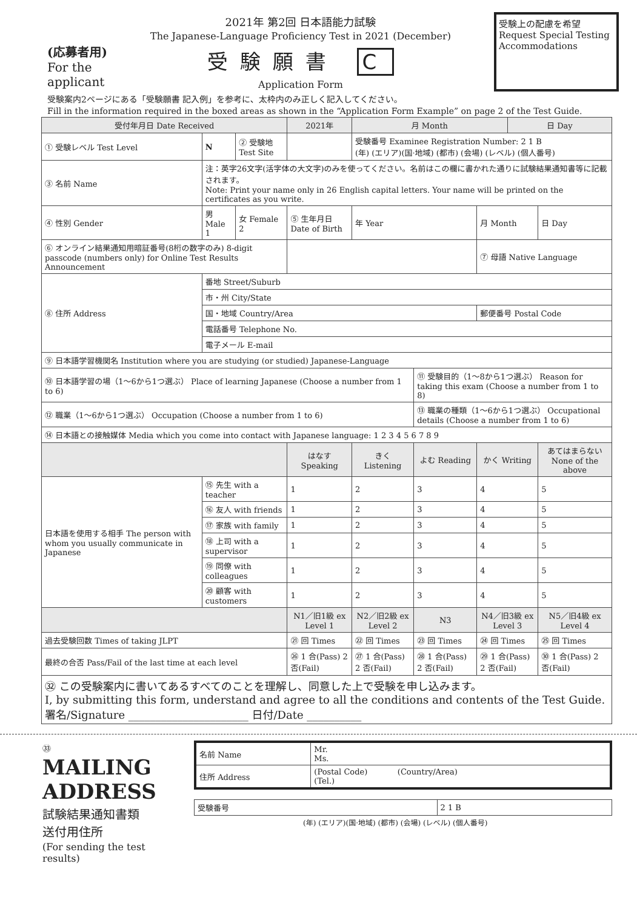(応募者用)
For the
applicant
2021年 第2回 日本語能力試験
The Japanese-Language Proficiency Test in 2021 (December)
受験願書 C
Application Form
受験上の配慮を希望
Request Special Testing Accommodations
受験案内2ページにある「受験願書 記入例」を参考に、太枠内のみ正しく記入してください。
Fill in the information required in the boxed areas as shown in the “Application Form Example” on page 2 of the Test Guide.
| 受付年月日 Date Received | | | 2021年 | 月 Month | | | 日 Day | |
| --- | --- | --- | --- | --- | --- | --- | --- | --- |
| ① 受験レベル Test Level | N | ② 受験地 Test Site | | 受験番号 Examinee Registration Number: 2 1 B (年) (エリア)(国·地域) (都市) (会場) (レベル) (個人番号) | | | | |
| ③ 名前 Name | 注：英字26文字(活字体の大文字)のみを使ってください。名前はこの欄に書かれた通りに試験結果通知書等に記載されます。 Note: Print your name only in 26 English capital letters. Your name will be printed on the certificates as you write. | | | | | | | |
| ④ 性別 Gender | 男 Male 1 | 女 Female 2 | ⑤ 生年月日 Date of Birth | 年 Year | | 月 Month | | 日 Day |
| ⑥ オンライン結果通知用暗証番号(8桁の数字のみ) 8-digit passcode (numbers only) for Online Test Results Announcement | | | | | | ⑦ 母語 Native Language | | |
| ⑧ 住所 Address | 番地 Street/Suburb | | | | | | | |
| | 市・州 City/State | | | | | | | |
| | 国・地域 Country/Area | | | | | 郵便番号 Postal Code | | |
| | 電話番号 Telephone No. | | | | | | | |
| | 電子メール E-mail | | | | | | | |
| ⑨ 日本語学習機関名 Institution where you are studying (or studied) Japanese-Language | | | | | | | | |
| ⑩ 日本語学習の場（1～6から1つ選ぶ） Place of learning Japanese (Choose a number from 1 to 6) | | | | | ⑪ 受験目的（1～8から1つ選ぶ） Reason for taking this exam (Choose a number from 1 to 8) | | | |
| ⑫ 職業（1～6から1つ選ぶ） Occupation (Choose a number from 1 to 6) | | | | | ⑬ 職業の種類（1～6から1つ選ぶ） Occupational details (Choose a number from 1 to 6) | | | |
| ⑭ 日本語との接触媒体 Media which you come into contact with Japanese language: 1 2 3 4 5 6 7 8 9 | | | | | | | | |
| | | | はなす Speaking | きく Listening | よむ Reading | かく Writing | | あてはまらない None of the above |
| 日本語を使用する相手 The person with whom you usually communicate in Japanese | ⑮ 先生 with a teacher | | 1 | 2 | 3 | 4 | | 5 |
| | ⑯ 友人 with friends | | 1 | 2 | 3 | 4 | | 5 |
| | ⑰ 家族 with family | | 1 | 2 | 3 | 4 | | 5 |
| | ⑱ 上司 with a supervisor | | 1 | 2 | 3 | 4 | | 5 |
| | ⑲ 同僚 with colleagues | | 1 | 2 | 3 | 4 | | 5 |
| | ⑳ 顧客 with customers | | 1 | 2 | 3 | 4 | | 5 |
| | | | N1／旧1級 ex Level 1 | N2／旧2級 ex Level 2 | N3 | N4／旧3級 ex Level 3 | | N5／旧4級 ex Level 4 |
| 過去受験回数 Times of taking JLPT | | | ㉑ 回 Times | ㉒ 回 Times | ㉓ 回 Times | ㉔ 回 Times | | ㉕ 回 Times |
| 最終の合否 Pass/Fail of the last time at each level | | | ㉖ 1 合(Pass) 2 否(Fail) | ㉗ 1 合(Pass) 2 否(Fail) | ㉘ 1 合(Pass) 2 否(Fail) | ㉙ 1 合(Pass) 2 否(Fail) | | ㉚ 1 合(Pass) 2 否(Fail) |
| ㉜ この受験案内に書いてあるすべてのことを理解し、同意した上で受験を申し込みます。 I, by submitting this form, understand and agree to all the conditions and contents of the Test Guide. 署名/Signature ______________________ 日付/Date __________ | | | | | | | | |
㉝
MAILING ADDRESS
試験結果通知書類
送付用住所
(For sending the test results)
| 名前 Name | Mr. Ms. |
| 住所 Address | (Postal Code) (Country/Area) (Tel.) |
| 受験番号 | 2 1 B |
(年) (エリア)(国·地域) (都市) (会場) (レベル) (個人番号)